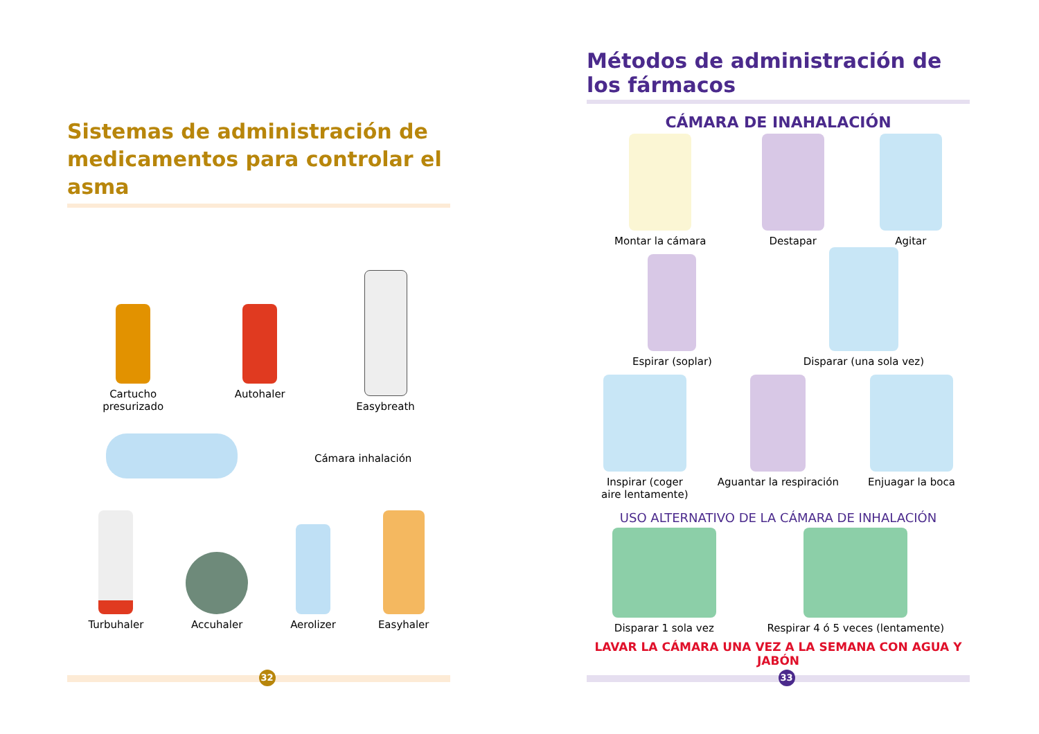Sistemas de administración de medicamentos para controlar el asma
Cartucho
presurizado
Autohaler
Easybreath
Cámara inhalación
Turbuhaler
Accuhaler
Aerolizer
Easyhaler
32
Métodos de administración de los fármacos
CÁMARA DE INAHALACIÓN
Montar la cámara
Destapar
Agitar
Espirar (soplar)
Disparar (una sola vez)
Inspirar (coger
aire lentamente)
Aguantar la respiración
Enjuagar la boca
USO ALTERNATIVO DE LA CÁMARA DE INHALACIÓN
Disparar 1 sola vez
Respirar 4 ó 5 veces (lentamente)
LAVAR LA CÁMARA UNA VEZ A LA SEMANA CON AGUA Y JABÓN
33